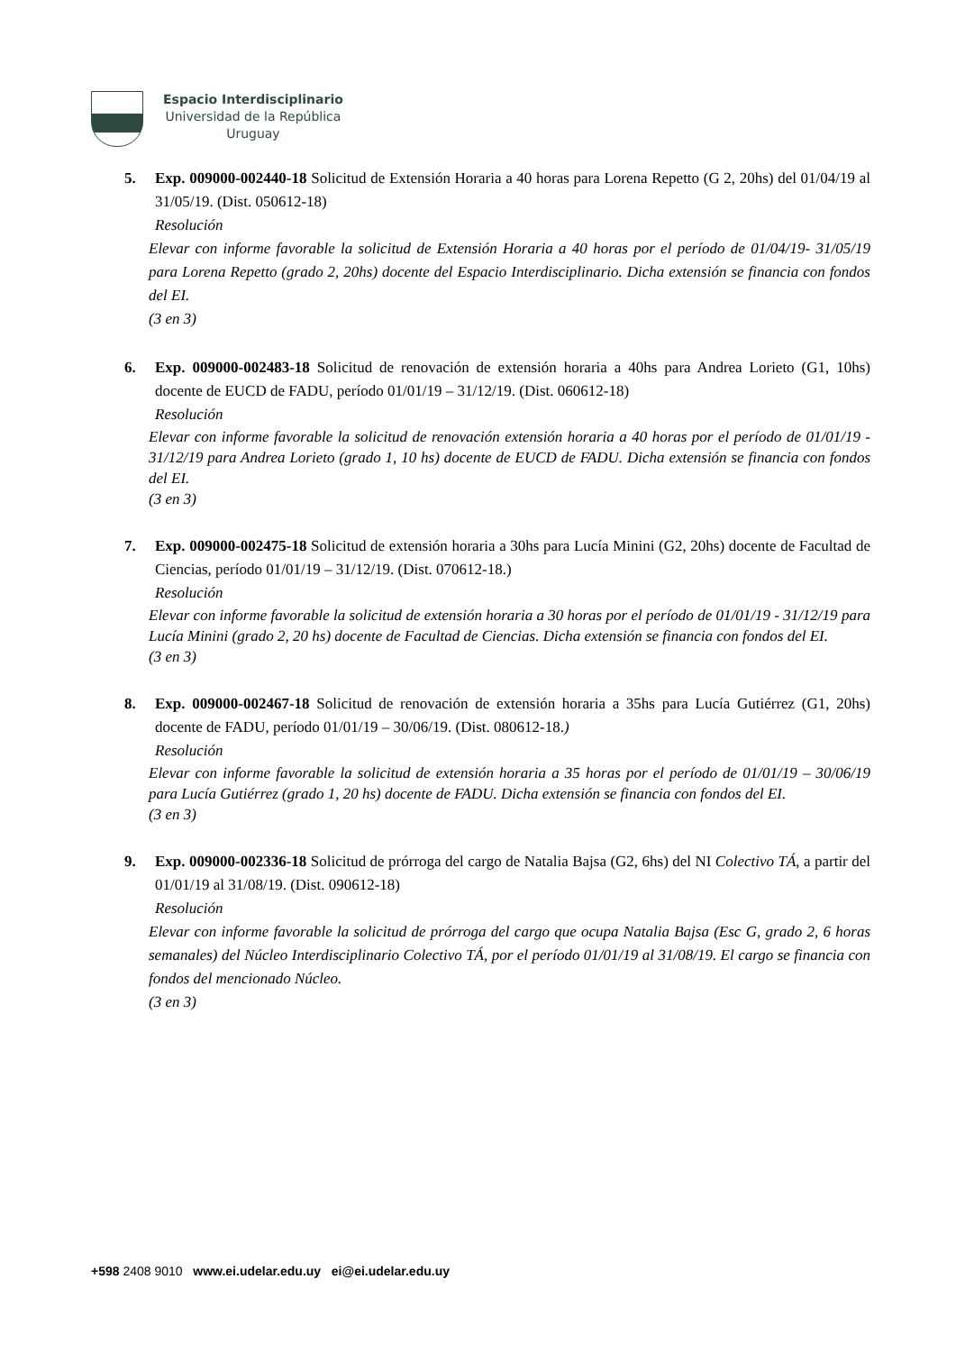Espacio Interdisciplinario
Universidad de la República
Uruguay
5. Exp. 009000-002440-18 Solicitud de Extensión Horaria a 40 horas para Lorena Repetto (G 2, 20hs) del 01/04/19 al 31/05/19. (Dist. 050612-18)
Resolución
Elevar con informe favorable la solicitud de Extensión Horaria a 40 horas por el período de 01/04/19- 31/05/19 para Lorena Repetto (grado 2, 20hs) docente del Espacio Interdisciplinario. Dicha extensión se financia con fondos del EI.
(3 en 3)
6. Exp. 009000-002483-18 Solicitud de renovación de extensión horaria a 40hs para Andrea Lorieto (G1, 10hs) docente de EUCD de FADU, período 01/01/19 – 31/12/19. (Dist. 060612-18)
Resolución
Elevar con informe favorable la solicitud de renovación extensión horaria a 40 horas por el período de 01/01/19 - 31/12/19 para Andrea Lorieto (grado 1, 10 hs) docente de EUCD de FADU. Dicha extensión se financia con fondos del EI.
(3 en 3)
7. Exp. 009000-002475-18 Solicitud de extensión horaria a 30hs para Lucía Minini (G2, 20hs) docente de Facultad de Ciencias, período 01/01/19 – 31/12/19. (Dist. 070612-18.)
Resolución
Elevar con informe favorable la solicitud de extensión horaria a 30 horas por el período de 01/01/19 - 31/12/19 para Lucía Minini (grado 2, 20 hs) docente de Facultad de Ciencias. Dicha extensión se financia con fondos del EI.
(3 en 3)
8. Exp. 009000-002467-18 Solicitud de renovación de extensión horaria a 35hs para Lucía Gutiérrez (G1, 20hs) docente de FADU, período 01/01/19 – 30/06/19. (Dist. 080612-18.)
Resolución
Elevar con informe favorable la solicitud de extensión horaria a 35 horas por el período de 01/01/19 – 30/06/19 para Lucía Gutiérrez (grado 1, 20 hs) docente de FADU. Dicha extensión se financia con fondos del EI.
(3 en 3)
9. Exp. 009000-002336-18 Solicitud de prórroga del cargo de Natalia Bajsa (G2, 6hs) del NI Colectivo TÁ, a partir del 01/01/19 al 31/08/19. (Dist. 090612-18)
Resolución
Elevar con informe favorable la solicitud de prórroga del cargo que ocupa Natalia Bajsa (Esc G, grado 2, 6 horas semanales) del Núcleo Interdisciplinario Colectivo TÁ, por el período 01/01/19 al 31/08/19. El cargo se financia con fondos del mencionado Núcleo.
(3 en 3)
+598 2408 9010 www.ei.udelar.edu.uy ei@ei.udelar.edu.uy